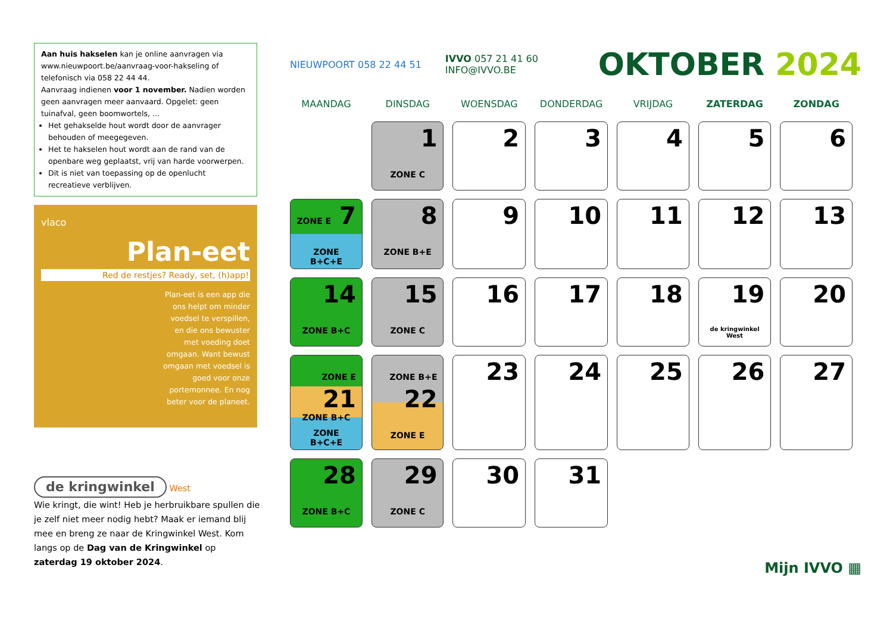Aan huis hakselen kan je online aanvragen via www.nieuwpoort.be/aanvraag-voor-hakseling of telefonisch via 058 22 44 44.
Aanvraag indienen voor 1 november. Nadien worden geen aanvragen meer aanvaard. Opgelet: geen tuinafval, geen boomwortels, ...
Het gehakselde hout wordt door de aanvrager behouden of meegegeven.
Het te hakselen hout wordt aan de rand van de openbare weg geplaatst, vrij van harde voorwerpen.
Dit is niet van toepassing op de openlucht recreatieve verblijven.
vlaco
Plan-eet
Red de restjes? Ready, set, (h)app!
Plan-eet is een app die ons helpt om minder voedsel te verspillen, en die ons bewuster met voeding doet omgaan. Want bewust omgaan met voedsel is goed voor onze portemonnee. En nog beter voor de planeet.
de kringwinkel West
Wie kringt, die wint! Heb je herbruikbare spullen die je zelf niet meer nodig hebt? Maak er iemand blij mee en breng ze naar de Kringwinkel West. Kom langs op de Dag van de Kringwinkel op zaterdag 19 oktober 2024.
NIEUWPOORT 058 22 44 51 IVVO 057 21 41 60
INFO@IVVO.BE OKTOBER 2024
| MAANDAG | DINSDAG | WOENSDAG | DONDERDAG | VRIJDAG | ZATERDAG | ZONDAG |
| --- | --- | --- | --- | --- | --- | --- |
| | 1 ZONE C | 2 | 3 | 4 | 5 | 6 |
| ZONE E 7 ZONE B+C+E | 8 ZONE B+E | 9 | 10 | 11 | 12 | 13 |
| 14 ZONE B+C | 15 ZONE C | 16 | 17 | 18 | 19 de kringwinkel West | 20 |
| ZONE E 21 ZONE B+C ZONE B+C+E | ZONE B+E 22 ZONE E | 23 | 24 | 25 | 26 | 27 |
| 28 ZONE B+C | 29 ZONE C | 30 | 31 | | | |
Mijn IVVO ▦